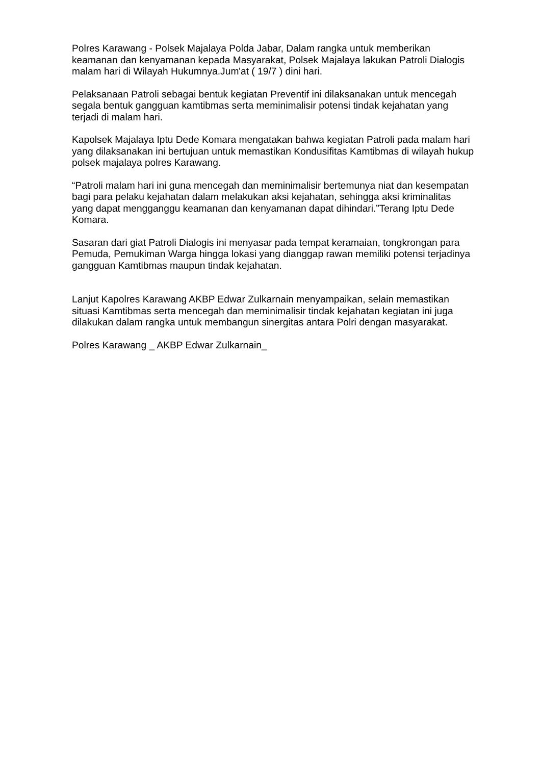Polres Karawang - Polsek Majalaya Polda Jabar, Dalam rangka untuk memberikan keamanan dan kenyamanan kepada Masyarakat, Polsek Majalaya lakukan Patroli Dialogis malam hari di Wilayah Hukumnya.Jum'at ( 19/7 ) dini hari.
Pelaksanaan Patroli sebagai bentuk kegiatan Preventif ini dilaksanakan untuk mencegah segala bentuk gangguan kamtibmas serta meminimalisir potensi tindak kejahatan yang terjadi di malam hari.
Kapolsek Majalaya Iptu Dede Komara mengatakan bahwa kegiatan Patroli pada malam hari yang dilaksanakan ini bertujuan untuk memastikan Kondusifitas Kamtibmas di wilayah hukup polsek majalaya polres Karawang.
“Patroli malam hari ini guna mencegah dan meminimalisir bertemunya niat dan kesempatan bagi para pelaku kejahatan dalam melakukan aksi kejahatan, sehingga aksi kriminalitas yang dapat mengganggu keamanan dan kenyamanan dapat dihindari.”Terang Iptu Dede Komara.
Sasaran dari giat Patroli Dialogis ini menyasar pada tempat keramaian, tongkrongan para Pemuda, Pemukiman Warga hingga lokasi yang dianggap rawan memiliki potensi terjadinya gangguan Kamtibmas maupun tindak kejahatan.
Lanjut Kapolres Karawang AKBP Edwar Zulkarnain menyampaikan, selain memastikan situasi Kamtibmas serta mencegah dan meminimalisir tindak kejahatan kegiatan ini juga dilakukan dalam rangka untuk membangun sinergitas antara Polri dengan masyarakat.
Polres Karawang _ AKBP Edwar Zulkarnain_